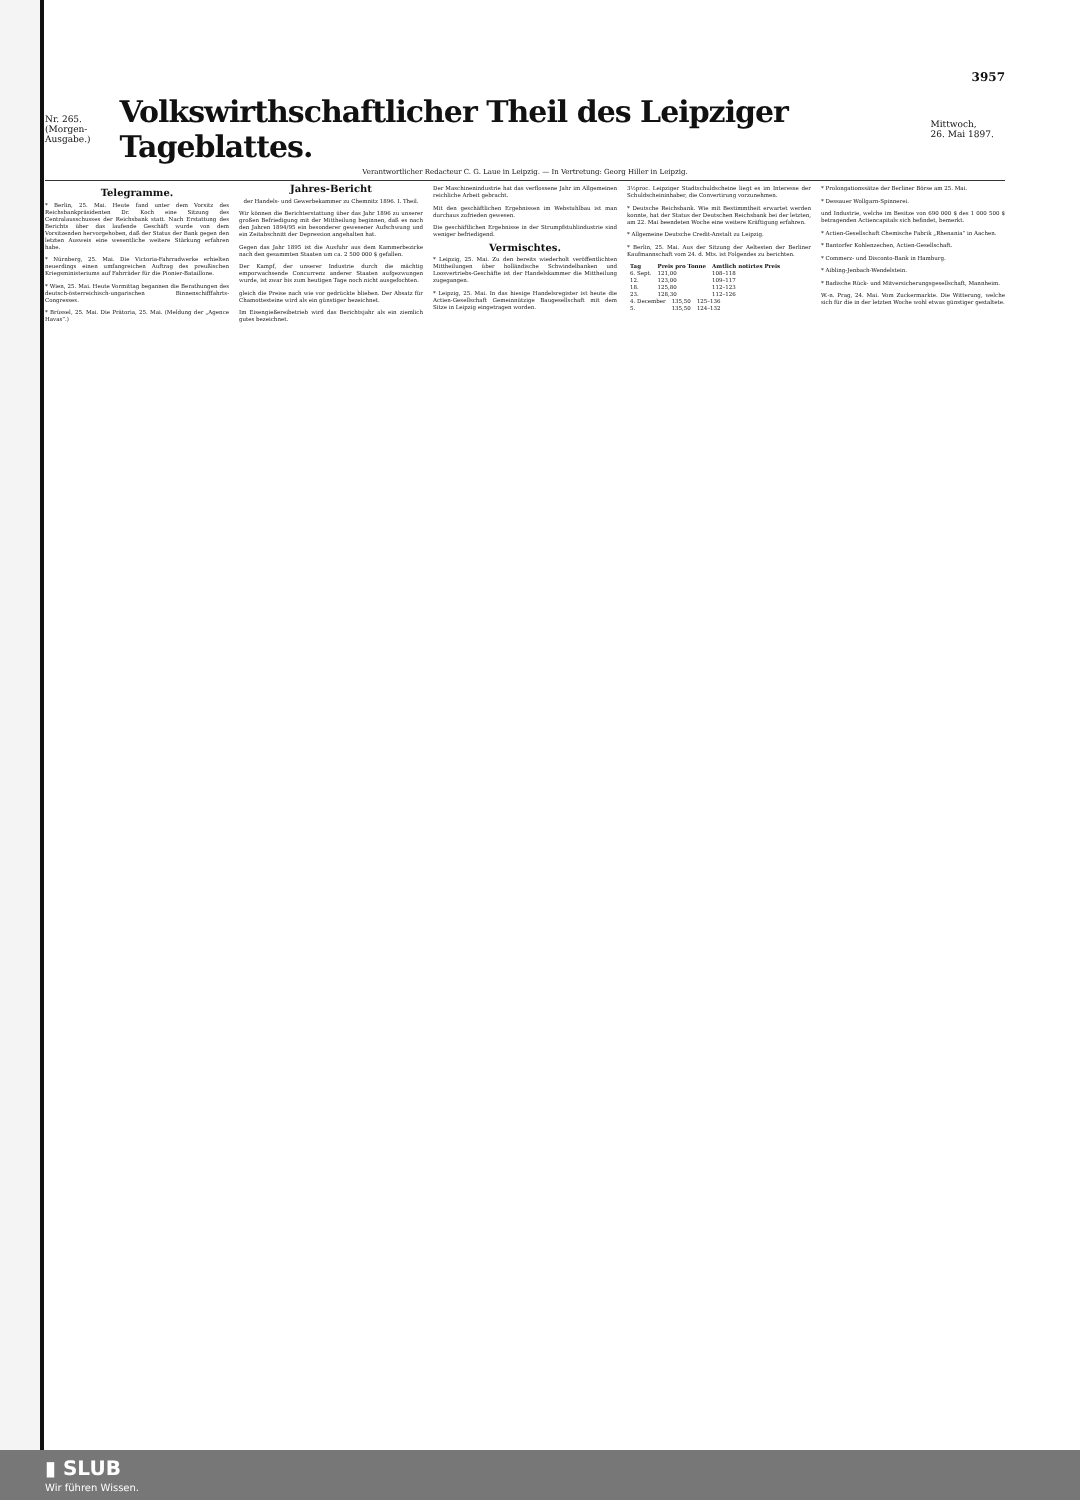3957
Nr. 265.
(Morgen-Ausgabe.)
Volkswirthschaftlicher Theil des Leipziger Tageblattes.
Mittwoch,
26. Mai 1897.
Verantwortlicher Redacteur C. G. Laue in Leipzig. — In Vertretung: Georg Hiller in Leipzig.
Telegramme.
* Berlin, 25. Mai. Heute fand unter dem Vorsitz des Reichsbankpräsidenten Dr. Koch eine Sitzung des Centralausschusses der Reichsbank statt. Nach Erstattung des Berichts über das laufende Geschäft wurde von dem Vorsitzenden hervorgehoben, daß der Status der Bank gegen den letzten Ausweis eine wesentliche weitere Stärkung erfahren habe.
* Nürnberg, 25. Mai. Die Victoria-Fahrradwerke erhielten neuerdings einen umfangreichen Auftrag des preußischen Kriegsministeriums auf Fahrräder für die Pionier-Bataillone.
* Wien, 25. Mai. Heute Vormittag begannen die Berathungen des deutsch-österreichisch-ungarischen Binnenschifffahrts-Congresses.
* Brüssel, 25. Mai. Die Prätoria, 25. Mai. (Meldung der „Agence Havas“.)
Jahres-Bericht
der Handels- und Gewerbekammer zu Chemnitz 1896. I. Theil.
Wir können die Berichterstattung über das Jahr 1896 zu unserer großen Befriedigung mit der Mittheilung beginnen, daß es nach den Jahren 1894/95 ein besonderer gewesener Aufschwung und ein Zeitabschnitt der Depression angehalten hat.
Gegen das Jahr 1895 ist die Ausfuhr aus dem Kammerbezirke nach den gesammten Staaten um ca. 2 500 000 $ gefallen.
Der Kampf, der unserer Industrie durch die mächtig emporwachsende Concurrenz anderer Staaten aufgezwungen wurde, ist zwar bis zum heutigen Tage noch nicht ausgefochten.
gleich die Preise nach wie vor gedrückte blieben. Der Absatz für Chamottesteine wird als ein günstiger bezeichnet.
Im Eisengießereibetrieb wird das Berichtsjahr als ein ziemlich gutes bezeichnet.
Der Maschinenindustrie hat das verflossene Jahr im Allgemeinen reichliche Arbeit gebracht.
Mit den geschäftlichen Ergebnissen im Webstuhlbau ist man durchaus zufrieden gewesen.
Die geschäftlichen Ergebnisse in der Strumpfstuhlindustrie sind weniger befriedigend.
Vermischtes.
* Leipzig, 25. Mai. Zu den bereits wiederholt veröffentlichten Mittheilungen über holländische Schwindelbanken und Loosvertriebs-Geschäfte ist der Handelskammer die Mittheilung zugegangen.
* Leipzig, 25. Mai. In das hiesige Handelsregister ist heute die Actien-Gesellschaft Gemeinnützige Baugesellschaft mit dem Sitze in Leipzig eingetragen worden.
3½proc. Leipziger Stadtschuldscheine liegt es im Interesse der Schuldscheininhaber, die Convertirung vorzunehmen.
* Deutsche Reichsbank. Wie mit Bestimmtheit erwartet werden konnte, hat der Status der Deutschen Reichsbank bei der letzten, am 22. Mai beendeten Woche eine weitere Kräftigung erfahren.
* Allgemeine Deutsche Credit-Anstalt zu Leipzig.
* Berlin, 25. Mai. Aus der Sitzung der Aeltesten der Berliner Kaufmannschaft vom 24. d. Mts. ist Folgendes zu berichten.
| Tag | Preis pro Tonne | Amtlich notirtes Preis |
| --- | --- | --- |
| 6. Sept. | 121,00 | 108–118 |
| 12. | 123,00 | 109–117 |
| 18. | 125,80 | 112–123 |
| 23. | 128,30 | 112–126 |
| 4. December | 135,50 | 125–136 |
| 5. | 135,50 | 124–132 |
* Prolongationssätze der Berliner Börse am 25. Mai.
* Dessauer Wollgarn-Spinnerei.
und Industrie, welche im Besitze von 690 000 $ des 1 000 500 $ betragenden Actiencapitals sich befindet, bemerkt.
* Actien-Gesellschaft Chemische Fabrik „Rhenania“ in Aachen.
* Bantorfer Kohlenzechen, Actien-Gesellschaft.
* Commerz- und Disconto-Bank in Hamburg.
* Aibling-Jenbach-Wendelstein.
* Badische Rück- und Mitversicherungsgesellschaft, Mannheim.
W.-n. Prag, 24. Mai. Vom Zuckermarkte. Die Witterung, welche sich für die in der letzten Woche wohl etwas günstiger gestaltete.
▮ SLUB
Wir führen Wissen.